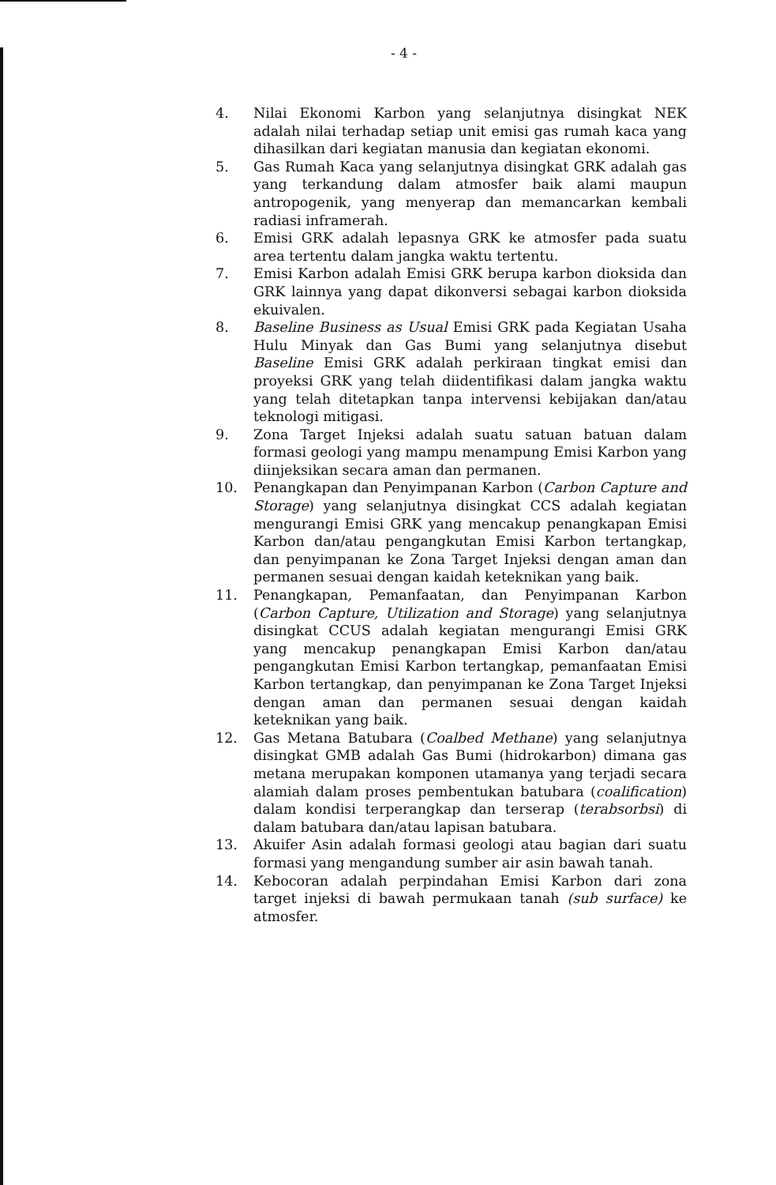- 4 -
4. Nilai Ekonomi Karbon yang selanjutnya disingkat NEK adalah nilai terhadap setiap unit emisi gas rumah kaca yang dihasilkan dari kegiatan manusia dan kegiatan ekonomi.
5. Gas Rumah Kaca yang selanjutnya disingkat GRK adalah gas yang terkandung dalam atmosfer baik alami maupun antropogenik, yang menyerap dan memancarkan kembali radiasi inframerah.
6. Emisi GRK adalah lepasnya GRK ke atmosfer pada suatu area tertentu dalam jangka waktu tertentu.
7. Emisi Karbon adalah Emisi GRK berupa karbon dioksida dan GRK lainnya yang dapat dikonversi sebagai karbon dioksida ekuivalen.
8. Baseline Business as Usual Emisi GRK pada Kegiatan Usaha Hulu Minyak dan Gas Bumi yang selanjutnya disebut Baseline Emisi GRK adalah perkiraan tingkat emisi dan proyeksi GRK yang telah diidentifikasi dalam jangka waktu yang telah ditetapkan tanpa intervensi kebijakan dan/atau teknologi mitigasi.
9. Zona Target Injeksi adalah suatu satuan batuan dalam formasi geologi yang mampu menampung Emisi Karbon yang diinjeksikan secara aman dan permanen.
10. Penangkapan dan Penyimpanan Karbon (Carbon Capture and Storage) yang selanjutnya disingkat CCS adalah kegiatan mengurangi Emisi GRK yang mencakup penangkapan Emisi Karbon dan/atau pengangkutan Emisi Karbon tertangkap, dan penyimpanan ke Zona Target Injeksi dengan aman dan permanen sesuai dengan kaidah keteknikan yang baik.
11. Penangkapan, Pemanfaatan, dan Penyimpanan Karbon (Carbon Capture, Utilization and Storage) yang selanjutnya disingkat CCUS adalah kegiatan mengurangi Emisi GRK yang mencakup penangkapan Emisi Karbon dan/atau pengangkutan Emisi Karbon tertangkap, pemanfaatan Emisi Karbon tertangkap, dan penyimpanan ke Zona Target Injeksi dengan aman dan permanen sesuai dengan kaidah keteknikan yang baik.
12. Gas Metana Batubara (Coalbed Methane) yang selanjutnya disingkat GMB adalah Gas Bumi (hidrokarbon) dimana gas metana merupakan komponen utamanya yang terjadi secara alamiah dalam proses pembentukan batubara (coalification) dalam kondisi terperangkap dan terserap (terabsorbsi) di dalam batubara dan/atau lapisan batubara.
13. Akuifer Asin adalah formasi geologi atau bagian dari suatu formasi yang mengandung sumber air asin bawah tanah.
14. Kebocoran adalah perpindahan Emisi Karbon dari zona target injeksi di bawah permukaan tanah (sub surface) ke atmosfer.